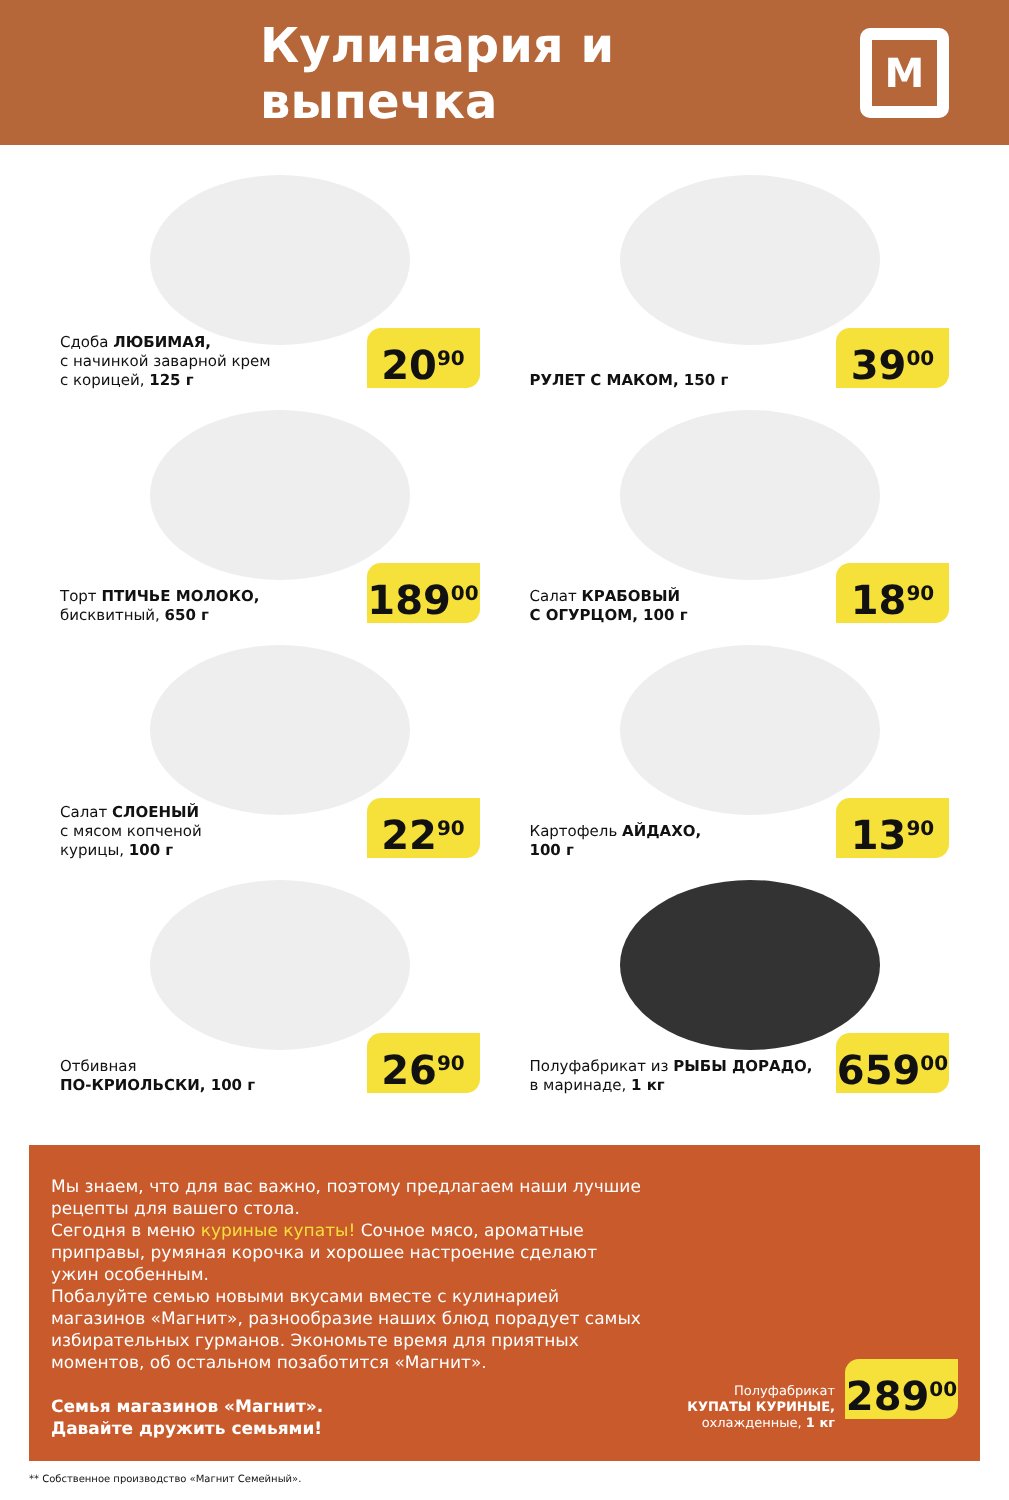Кулинария и выпечка
М
Сдоба ЛЮБИМАЯ,
с начинкой заварной крем
с корицей, 125 г
20<sup>90</sup>
РУЛЕТ С МАКОМ, 150 г
39<sup>00</sup>
Торт ПТИЧЬЕ МОЛОКО,
бисквитный, 650 г
189<sup>00</sup>
Салат КРАБОВЫЙ
С ОГУРЦОМ, 100 г
18<sup>90</sup>
Салат СЛОЕНЫЙ
с мясом копченой
курицы, 100 г
22<sup>90</sup>
Картофель АЙДАХО,
100 г
13<sup>90</sup>
Отбивная
ПО-КРИОЛЬСКИ, 100 г
26<sup>90</sup>
Полуфабрикат из РЫБЫ ДОРАДО,
в маринаде, 1 кг
659<sup>00</sup>
Мы знаем, что для вас важно, поэтому предлагаем наши лучшие рецепты для вашего стола.
Сегодня в меню куриные купаты! Сочное мясо, ароматные приправы, румяная корочка и хорошее настроение сделают ужин особенным.
Побалуйте семью новыми вкусами вместе с кулинарией магазинов «Магнит», разнообразие наших блюд порадует самых избирательных гурманов. Экономьте время для приятных моментов, об остальном позаботится «Магнит».
Семья магазинов «Магнит».
Давайте дружить семьями!
Полуфабрикат
КУПАТЫ КУРИНЫЕ,
охлажденные, 1 кг
289<sup>00</sup>
** Собственное производство «Магнит Семейный».